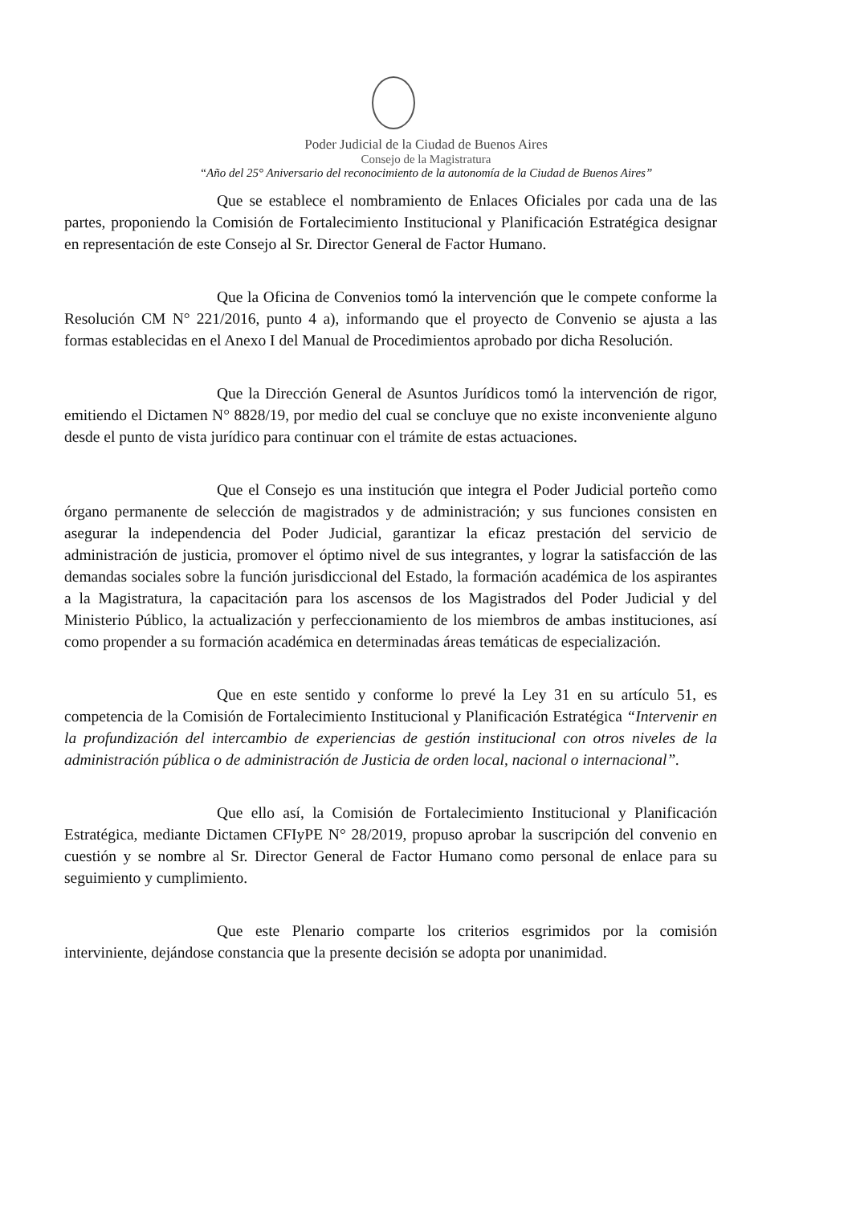Poder Judicial de la Ciudad de Buenos Aires
Consejo de la Magistratura
“Año del 25° Aniversario del reconocimiento de la autonomía de la Ciudad de Buenos Aires”
Que se establece el nombramiento de Enlaces Oficiales por cada una de las partes, proponiendo la Comisión de Fortalecimiento Institucional y Planificación Estratégica designar en representación de este Consejo al Sr. Director General de Factor Humano.
Que la Oficina de Convenios tomó la intervención que le compete conforme la Resolución CM N° 221/2016, punto 4 a), informando que el proyecto de Convenio se ajusta a las formas establecidas en el Anexo I del Manual de Procedimientos aprobado por dicha Resolución.
Que la Dirección General de Asuntos Jurídicos tomó la intervención de rigor, emitiendo el Dictamen N° 8828/19, por medio del cual se concluye que no existe inconveniente alguno desde el punto de vista jurídico para continuar con el trámite de estas actuaciones.
Que el Consejo es una institución que integra el Poder Judicial porteño como órgano permanente de selección de magistrados y de administración; y sus funciones consisten en asegurar la independencia del Poder Judicial, garantizar la eficaz prestación del servicio de administración de justicia, promover el óptimo nivel de sus integrantes, y lograr la satisfacción de las demandas sociales sobre la función jurisdiccional del Estado, la formación académica de los aspirantes a la Magistratura, la capacitación para los ascensos de los Magistrados del Poder Judicial y del Ministerio Público, la actualización y perfeccionamiento de los miembros de ambas instituciones, así como propender a su formación académica en determinadas áreas temáticas de especialización.
Que en este sentido y conforme lo prevé la Ley 31 en su artículo 51, es competencia de la Comisión de Fortalecimiento Institucional y Planificación Estratégica “Intervenir en la profundización del intercambio de experiencias de gestión institucional con otros niveles de la administración pública o de administración de Justicia de orden local, nacional o internacional”.
Que ello así, la Comisión de Fortalecimiento Institucional y Planificación Estratégica, mediante Dictamen CFIyPE N° 28/2019, propuso aprobar la suscripción del convenio en cuestión y se nombre al Sr. Director General de Factor Humano como personal de enlace para su seguimiento y cumplimiento.
Que este Plenario comparte los criterios esgrimidos por la comisión interviniente, dejándose constancia que la presente decisión se adopta por unanimidad.